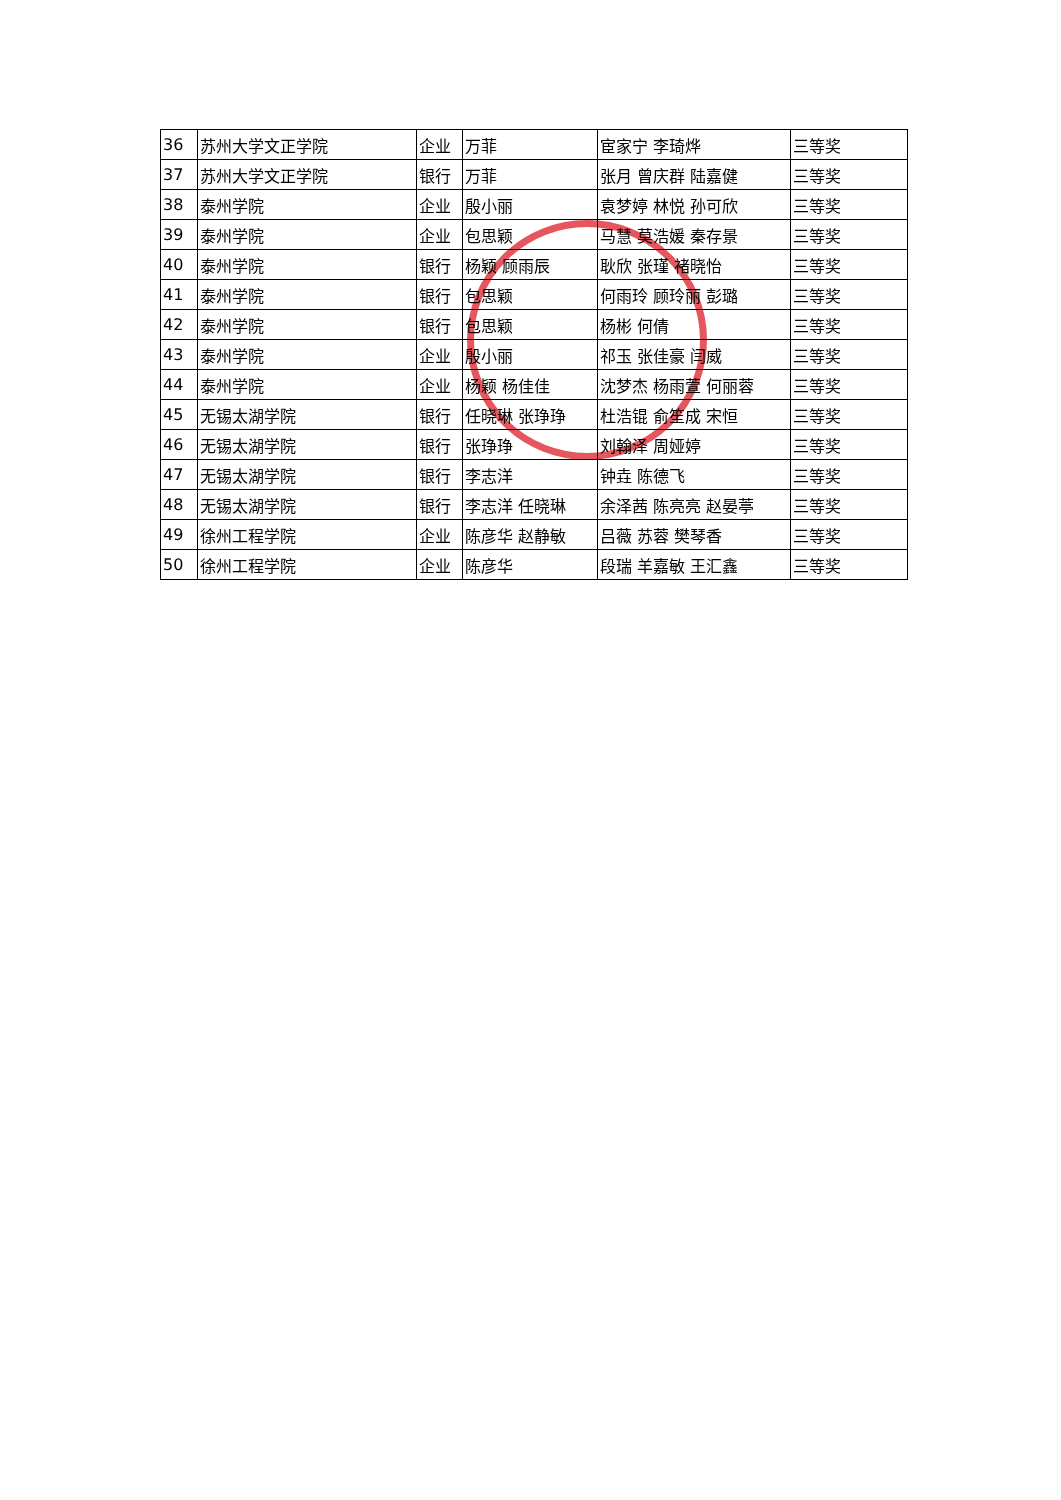| 36 | 苏州大学文正学院 | 企业 | 万菲 | 宦家宁 李琦烨 | 三等奖 |
| 37 | 苏州大学文正学院 | 银行 | 万菲 | 张月 曾庆群 陆嘉健 | 三等奖 |
| 38 | 泰州学院 | 企业 | 殷小丽 | 袁梦婷 林悦 孙可欣 | 三等奖 |
| 39 | 泰州学院 | 企业 | 包思颖 | 马慧 莫浩媛 秦存景 | 三等奖 |
| 40 | 泰州学院 | 银行 | 杨颖 顾雨辰 | 耿欣 张瑾 褚晓怡 | 三等奖 |
| 41 | 泰州学院 | 银行 | 包思颖 | 何雨玲 顾玲丽 彭璐 | 三等奖 |
| 42 | 泰州学院 | 银行 | 包思颖 | 杨彬 何倩 | 三等奖 |
| 43 | 泰州学院 | 企业 | 殷小丽 | 祁玉 张佳豪 闫威 | 三等奖 |
| 44 | 泰州学院 | 企业 | 杨颖 杨佳佳 | 沈梦杰 杨雨萱 何丽蓉 | 三等奖 |
| 45 | 无锡太湖学院 | 银行 | 任晓琳 张琤琤 | 杜浩锟 俞笙成 宋恒 | 三等奖 |
| 46 | 无锡太湖学院 | 银行 | 张琤琤 | 刘翰泽 周娅婷 | 三等奖 |
| 47 | 无锡太湖学院 | 银行 | 李志洋 | 钟垚 陈德飞 | 三等奖 |
| 48 | 无锡太湖学院 | 银行 | 李志洋 任晓琳 | 余泽茜 陈亮亮 赵晏葶 | 三等奖 |
| 49 | 徐州工程学院 | 企业 | 陈彦华 赵静敏 | 吕薇 苏蓉 樊琴香 | 三等奖 |
| 50 | 徐州工程学院 | 企业 | 陈彦华 | 段瑞 羊嘉敏 王汇鑫 | 三等奖 |